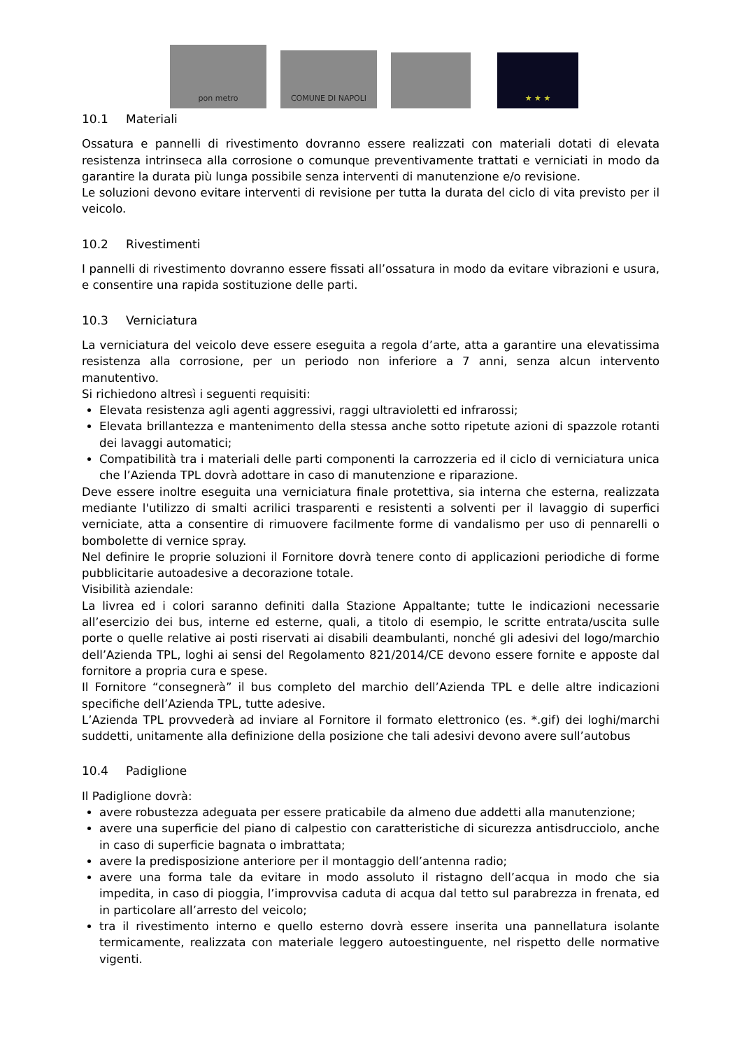pon metro
COMUNE DI NAPOLI
★ ★ ★
10.1 Materiali
Ossatura e pannelli di rivestimento dovranno essere realizzati con materiali dotati di elevata resistenza intrinseca alla corrosione o comunque preventivamente trattati e verniciati in modo da garantire la durata più lunga possibile senza interventi di manutenzione e/o revisione.
Le soluzioni devono evitare interventi di revisione per tutta la durata del ciclo di vita previsto per il veicolo.
10.2 Rivestimenti
I pannelli di rivestimento dovranno essere fissati all’ossatura in modo da evitare vibrazioni e usura, e consentire una rapida sostituzione delle parti.
10.3 Verniciatura
La verniciatura del veicolo deve essere eseguita a regola d’arte, atta a garantire una elevatissima resistenza alla corrosione, per un periodo non inferiore a 7 anni, senza alcun intervento manutentivo.
Si richiedono altresì i seguenti requisiti:
Elevata resistenza agli agenti aggressivi, raggi ultravioletti ed infrarossi;
Elevata brillantezza e mantenimento della stessa anche sotto ripetute azioni di spazzole rotanti dei lavaggi automatici;
Compatibilità tra i materiali delle parti componenti la carrozzeria ed il ciclo di verniciatura unica che l’Azienda TPL dovrà adottare in caso di manutenzione e riparazione.
Deve essere inoltre eseguita una verniciatura finale protettiva, sia interna che esterna, realizzata mediante l'utilizzo di smalti acrilici trasparenti e resistenti a solventi per il lavaggio di superfici verniciate, atta a consentire di rimuovere facilmente forme di vandalismo per uso di pennarelli o bombolette di vernice spray.
Nel definire le proprie soluzioni il Fornitore dovrà tenere conto di applicazioni periodiche di forme pubblicitarie autoadesive a decorazione totale.
Visibilità aziendale:
La livrea ed i colori saranno definiti dalla Stazione Appaltante; tutte le indicazioni necessarie all’esercizio dei bus, interne ed esterne, quali, a titolo di esempio, le scritte entrata/uscita sulle porte o quelle relative ai posti riservati ai disabili deambulanti, nonché gli adesivi del logo/marchio dell’Azienda TPL, loghi ai sensi del Regolamento 821/2014/CE devono essere fornite e apposte dal fornitore a propria cura e spese.
Il Fornitore “consegnerà” il bus completo del marchio dell’Azienda TPL e delle altre indicazioni specifiche dell’Azienda TPL, tutte adesive.
L’Azienda TPL provvederà ad inviare al Fornitore il formato elettronico (es. *.gif) dei loghi/marchi suddetti, unitamente alla definizione della posizione che tali adesivi devono avere sull’autobus
10.4 Padiglione
Il Padiglione dovrà:
avere robustezza adeguata per essere praticabile da almeno due addetti alla manutenzione;
avere una superficie del piano di calpestio con caratteristiche di sicurezza antisdrucciolo, anche in caso di superficie bagnata o imbrattata;
avere la predisposizione anteriore per il montaggio dell’antenna radio;
avere una forma tale da evitare in modo assoluto il ristagno dell’acqua in modo che sia impedita, in caso di pioggia, l’improvvisa caduta di acqua dal tetto sul parabrezza in frenata, ed in particolare all’arresto del veicolo;
tra il rivestimento interno e quello esterno dovrà essere inserita una pannellatura isolante termicamente, realizzata con materiale leggero autoestinguente, nel rispetto delle normative vigenti.